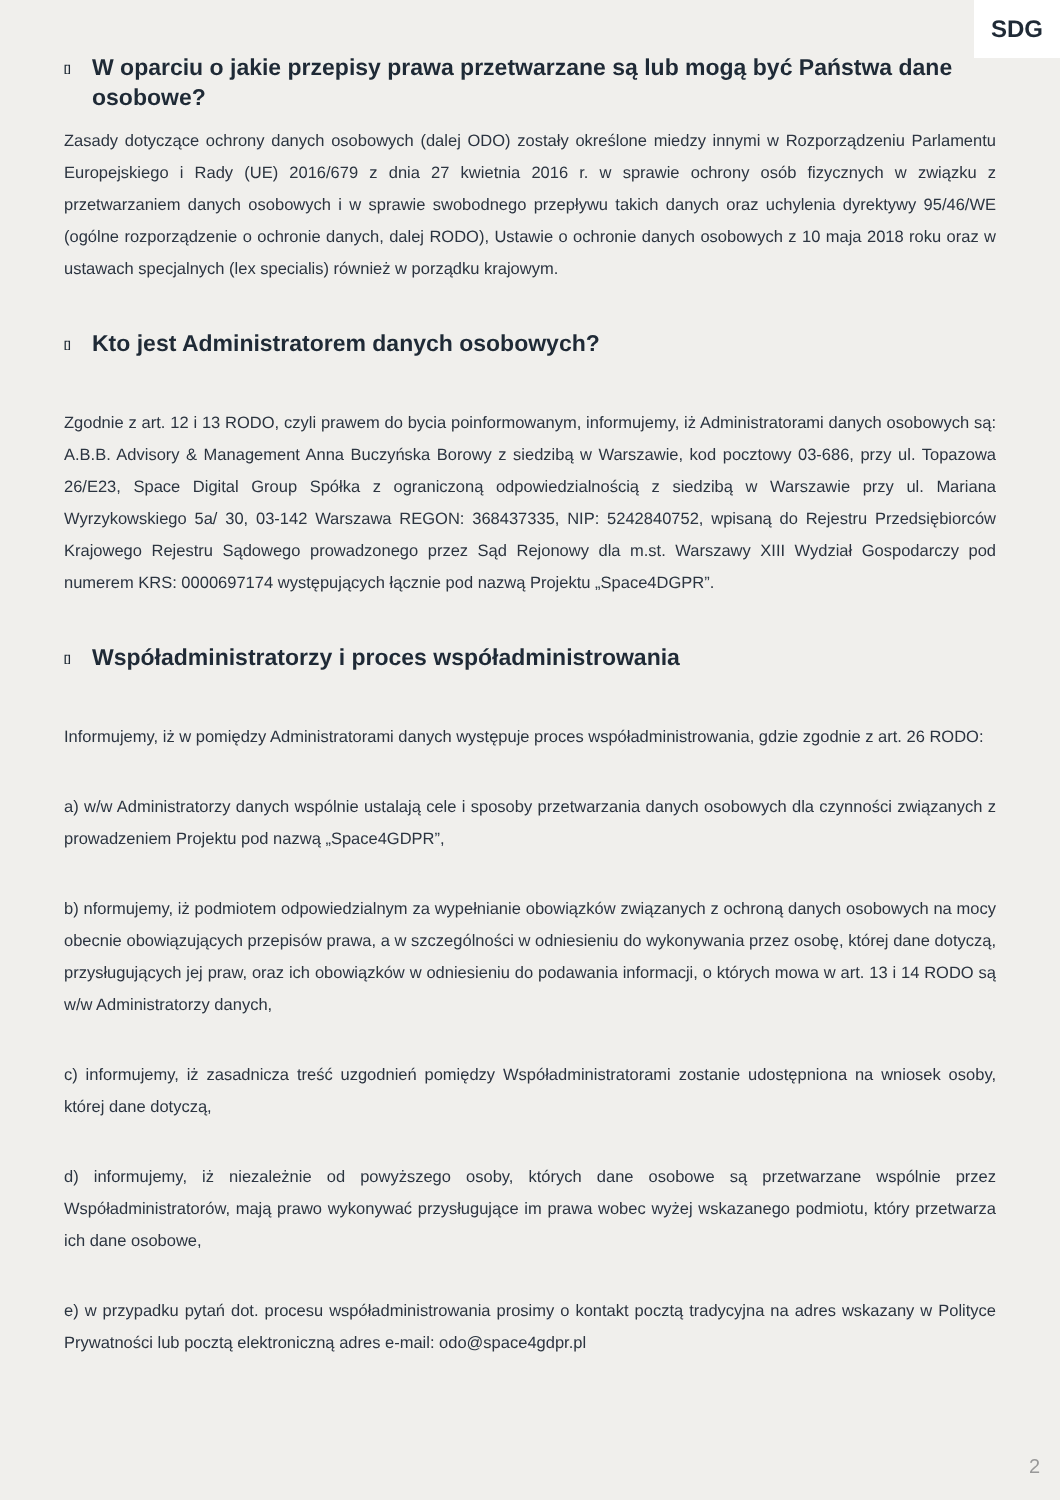SDG
[] W oparciu o jakie przepisy prawa przetwarzane są lub mogą być Państwa dane osobowe?
Zasady dotyczące ochrony danych osobowych (dalej ODO) zostały określone miedzy innymi w Rozporządzeniu Parlamentu Europejskiego i Rady (UE) 2016/679 z dnia 27 kwietnia 2016 r. w sprawie ochrony osób fizycznych w związku z przetwarzaniem danych osobowych i w sprawie swobodnego przepływu takich danych oraz uchylenia dyrektywy 95/46/WE (ogólne rozporządzenie o ochronie danych, dalej RODO), Ustawie o ochronie danych osobowych z 10 maja 2018 roku oraz w ustawach specjalnych (lex specialis) również w porządku krajowym.
[] Kto jest Administratorem danych osobowych?
Zgodnie z art. 12 i 13 RODO, czyli prawem do bycia poinformowanym, informujemy, iż Administratorami danych osobowych są: A.B.B. Advisory & Management Anna Buczyńska Borowy z siedzibą w Warszawie, kod pocztowy 03-686, przy ul. Topazowa 26/E23, Space Digital Group Spółka z ograniczoną odpowiedzialnością z siedzibą w Warszawie przy ul. Mariana Wyrzykowskiego 5a/ 30, 03-142 Warszawa REGON: 368437335, NIP: 5242840752, wpisaną do Rejestru Przedsiębiorców Krajowego Rejestru Sądowego prowadzonego przez Sąd Rejonowy dla m.st. Warszawy XIII Wydział Gospodarczy pod numerem KRS: 0000697174 występujących łącznie pod nazwą Projektu „Space4DGPR”.
[] Współadministratorzy i proces współadministrowania
Informujemy, iż w pomiędzy Administratorami danych występuje proces współadministrowania, gdzie zgodnie z art. 26 RODO:
a) w/w Administratorzy danych wspólnie ustalają cele i sposoby przetwarzania danych osobowych dla czynności związanych z prowadzeniem Projektu pod nazwą „Space4GDPR”,
b) nformujemy, iż podmiotem odpowiedzialnym za wypełnianie obowiązków związanych z ochroną danych osobowych na mocy obecnie obowiązujących przepisów prawa, a w szczególności w odniesieniu do wykonywania przez osobę, której dane dotyczą, przysługujących jej praw, oraz ich obowiązków w odniesieniu do podawania informacji, o których mowa w art. 13 i 14 RODO są w/w Administratorzy danych,
c) informujemy, iż zasadnicza treść uzgodnień pomiędzy Współadministratorami zostanie udostępniona na wniosek osoby, której dane dotyczą,
d) informujemy, iż niezależnie od powyższego osoby, których dane osobowe są przetwarzane wspólnie przez Współadministratorów, mają prawo wykonywać przysługujące im prawa wobec wyżej wskazanego podmiotu, który przetwarza ich dane osobowe,
e) w przypadku pytań dot. procesu współadministrowania prosimy o kontakt pocztą tradycyjna na adres wskazany w Polityce Prywatności lub pocztą elektroniczną adres e-mail: odo@space4gdpr.pl
2